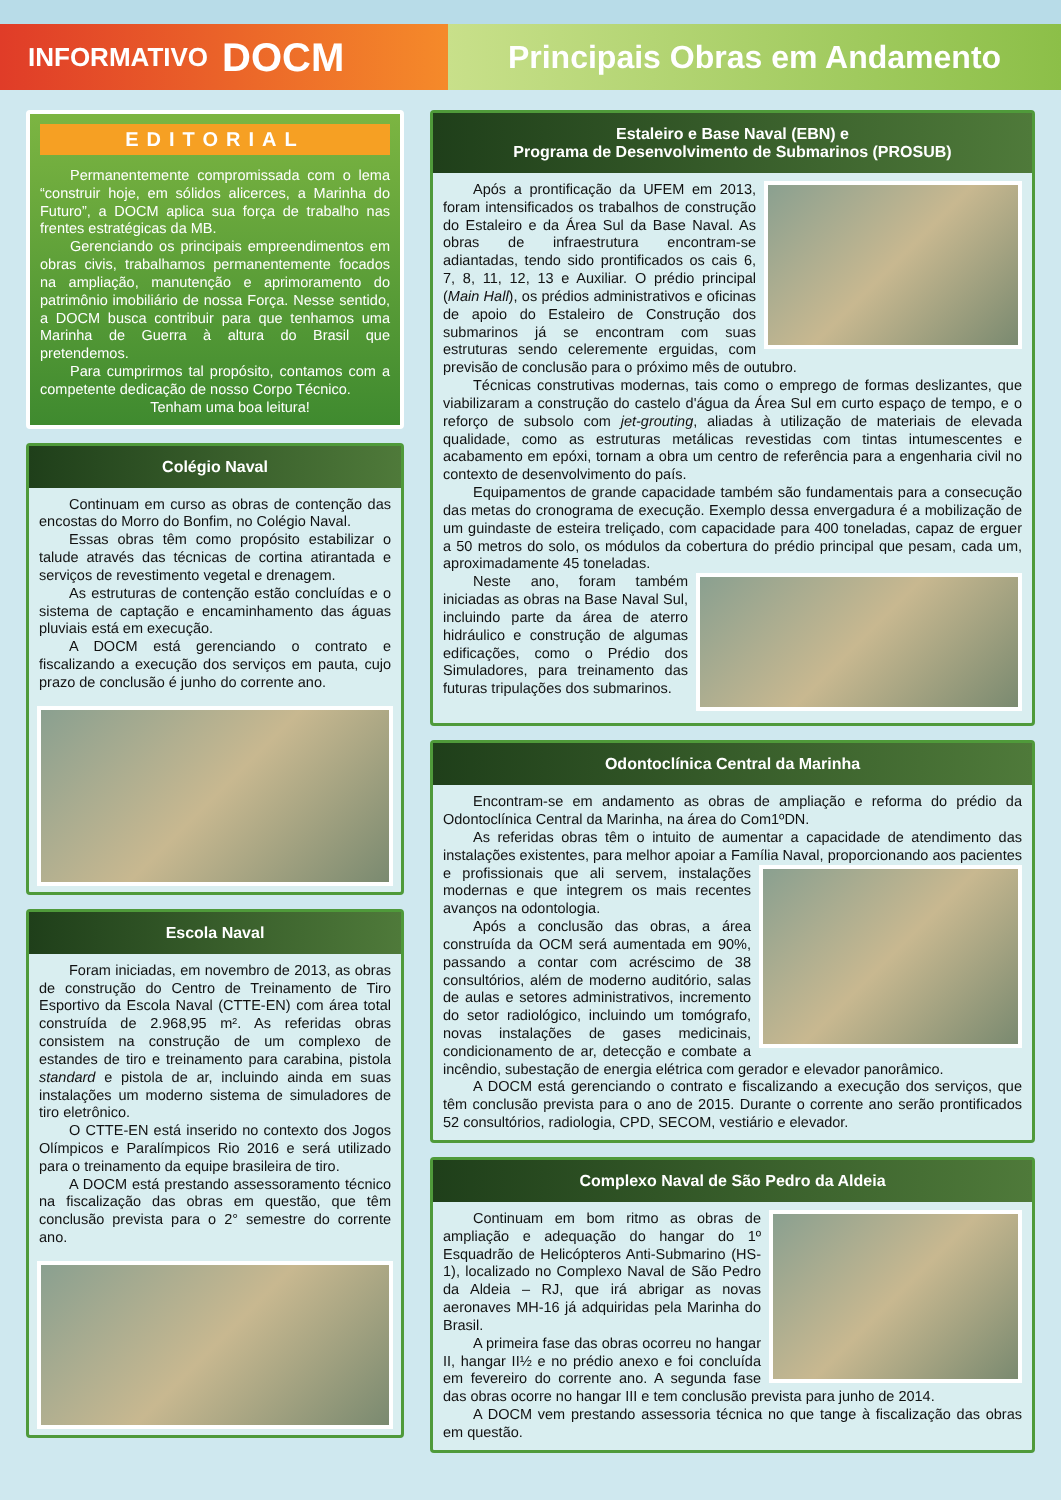INFORMATIVO DOCM
Principais Obras em Andamento
EDITORIAL
Permanentemente compromissada com o lema “construir hoje, em sólidos alicerces, a Marinha do Futuro”, a DOCM aplica sua força de trabalho nas frentes estratégicas da MB.
Gerenciando os principais empreendimentos em obras civis, trabalhamos permanentemente focados na ampliação, manutenção e aprimoramento do patrimônio imobiliário de nossa Força. Nesse sentido, a DOCM busca contribuir para que tenhamos uma Marinha de Guerra à altura do Brasil que pretendemos.
Para cumprirmos tal propósito, contamos com a competente dedicação de nosso Corpo Técnico.
Tenham uma boa leitura!
Colégio Naval
Continuam em curso as obras de contenção das encostas do Morro do Bonfim, no Colégio Naval.
Essas obras têm como propósito estabilizar o talude através das técnicas de cortina atirantada e serviços de revestimento vegetal e drenagem.
As estruturas de contenção estão concluídas e o sistema de captação e encaminhamento das águas pluviais está em execução.
A DOCM está gerenciando o contrato e fiscalizando a execução dos serviços em pauta, cujo prazo de conclusão é junho do corrente ano.
Escola Naval
Foram iniciadas, em novembro de 2013, as obras de construção do Centro de Treinamento de Tiro Esportivo da Escola Naval (CTTE-EN) com área total construída de 2.968,95 m². As referidas obras consistem na construção de um complexo de estandes de tiro e treinamento para carabina, pistola standard e pistola de ar, incluindo ainda em suas instalações um moderno sistema de simuladores de tiro eletrônico.
O CTTE-EN está inserido no contexto dos Jogos Olímpicos e Paralímpicos Rio 2016 e será utilizado para o treinamento da equipe brasileira de tiro.
A DOCM está prestando assessoramento técnico na fiscalização das obras em questão, que têm conclusão prevista para o 2° semestre do corrente ano.
Estaleiro e Base Naval (EBN) e
Programa de Desenvolvimento de Submarinos (PROSUB)
Após a prontificação da UFEM em 2013, foram intensificados os trabalhos de construção do Estaleiro e da Área Sul da Base Naval. As obras de infraestrutura encontram-se adiantadas, tendo sido prontificados os cais 6, 7, 8, 11, 12, 13 e Auxiliar. O prédio principal (Main Hall), os prédios administrativos e oficinas de apoio do Estaleiro de Construção dos submarinos já se encontram com suas estruturas sendo celeremente erguidas, com previsão de conclusão para o próximo mês de outubro.
Técnicas construtivas modernas, tais como o emprego de formas deslizantes, que viabilizaram a construção do castelo d'água da Área Sul em curto espaço de tempo, e o reforço de subsolo com jet-grouting, aliadas à utilização de materiais de elevada qualidade, como as estruturas metálicas revestidas com tintas intumescentes e acabamento em epóxi, tornam a obra um centro de referência para a engenharia civil no contexto de desenvolvimento do país.
Equipamentos de grande capacidade também são fundamentais para a consecução das metas do cronograma de execução. Exemplo dessa envergadura é a mobilização de um guindaste de esteira treliçado, com capacidade para 400 toneladas, capaz de erguer a 50 metros do solo, os módulos da cobertura do prédio principal que pesam, cada um, aproximadamente 45 toneladas.
Neste ano, foram também iniciadas as obras na Base Naval Sul, incluindo parte da área de aterro hidráulico e construção de algumas edificações, como o Prédio dos Simuladores, para treinamento das futuras tripulações dos submarinos.
Odontoclínica Central da Marinha
Encontram-se em andamento as obras de ampliação e reforma do prédio da Odontoclínica Central da Marinha, na área do Com1ºDN.
As referidas obras têm o intuito de aumentar a capacidade de atendimento das instalações existentes, para melhor apoiar a Família Naval, proporcionando aos pacientes e profissionais que ali servem, instalações modernas e que integrem os mais recentes avanços na odontologia.
Após a conclusão das obras, a área construída da OCM será aumentada em 90%, passando a contar com acréscimo de 38 consultórios, além de moderno auditório, salas de aulas e setores administrativos, incremento do setor radiológico, incluindo um tomógrafo, novas instalações de gases medicinais, condicionamento de ar, detecção e combate a incêndio, subestação de energia elétrica com gerador e elevador panorâmico.
A DOCM está gerenciando o contrato e fiscalizando a execução dos serviços, que têm conclusão prevista para o ano de 2015. Durante o corrente ano serão prontificados 52 consultórios, radiologia, CPD, SECOM, vestiário e elevador.
Complexo Naval de São Pedro da Aldeia
Continuam em bom ritmo as obras de ampliação e adequação do hangar do 1º Esquadrão de Helicópteros Anti-Submarino (HS-1), localizado no Complexo Naval de São Pedro da Aldeia – RJ, que irá abrigar as novas aeronaves MH-16 já adquiridas pela Marinha do Brasil.
A primeira fase das obras ocorreu no hangar II, hangar II½ e no prédio anexo e foi concluída em fevereiro do corrente ano. A segunda fase das obras ocorre no hangar III e tem conclusão prevista para junho de 2014.
A DOCM vem prestando assessoria técnica no que tange à fiscalização das obras em questão.